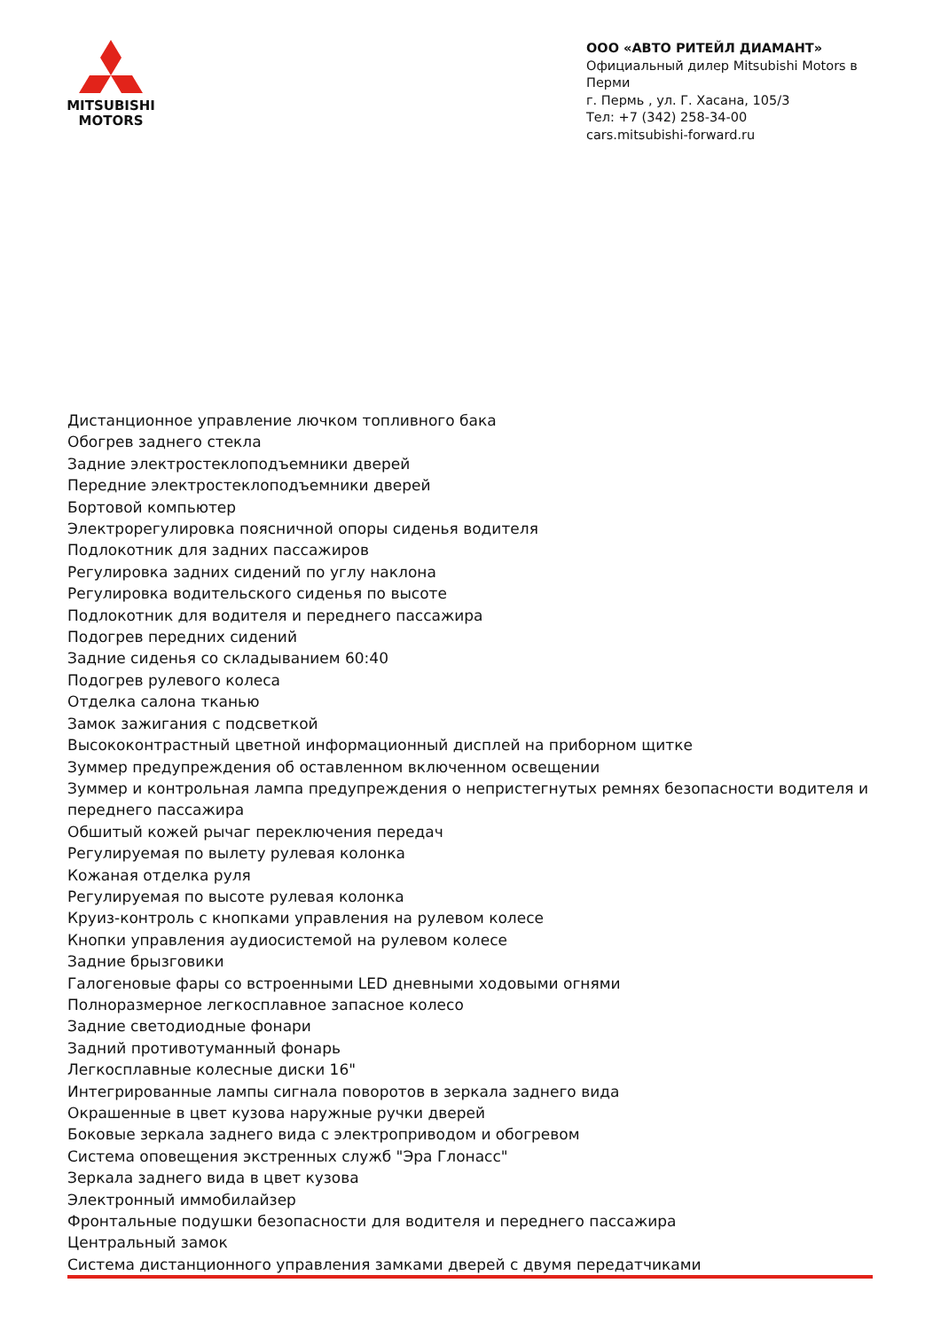MITSUBISHI
MOTORS
ООО «АВТО РИТЕЙЛ ДИАМАНТ»
Официальный дилер Mitsubishi Motors в Перми
г. Пермь , ул. Г. Хасана, 105/3
Тел: +7 (342) 258-34-00
cars.mitsubishi-forward.ru
Дистанционное управление лючком топливного бака
Обогрев заднего стекла
Задние электростеклоподъемники дверей
Передние электростеклоподъемники дверей
Бортовой компьютер
Электрорегулировка поясничной опоры сиденья водителя
Подлокотник для задних пассажиров
Регулировка задних сидений по углу наклона
Регулировка водительского сиденья по высоте
Подлокотник для водителя и переднего пассажира
Подогрев передних сидений
Задние сиденья со складыванием 60:40
Подогрев рулевого колеса
Отделка салона тканью
Замок зажигания с подсветкой
Высококонтрастный цветной информационный дисплей на приборном щитке
Зуммер предупреждения об оставленном включенном освещении
Зуммер и контрольная лампа предупреждения о непристегнутых ремнях безопасности водителя и переднего пассажира
Обшитый кожей рычаг переключения передач
Регулируемая по вылету рулевая колонка
Кожаная отделка руля
Регулируемая по высоте рулевая колонка
Круиз-контроль с кнопками управления на рулевом колесе
Кнопки управления аудиосистемой на рулевом колесе
Задние брызговики
Галогеновые фары со встроенными LED дневными ходовыми огнями
Полноразмерное легкосплавное запасное колесо
Задние светодиодные фонари
Задний противотуманный фонарь
Легкосплавные колесные диски 16"
Интегрированные лампы сигнала поворотов в зеркала заднего вида
Окрашенные в цвет кузова наружные ручки дверей
Боковые зеркала заднего вида с электроприводом и обогревом
Система оповещения экстренных служб "Эра Глонасс"
Зеркала заднего вида в цвет кузова
Электронный иммобилайзер
Фронтальные подушки безопасности для водителя и переднего пассажира
Центральный замок
Система дистанционного управления замками дверей с двумя передатчиками